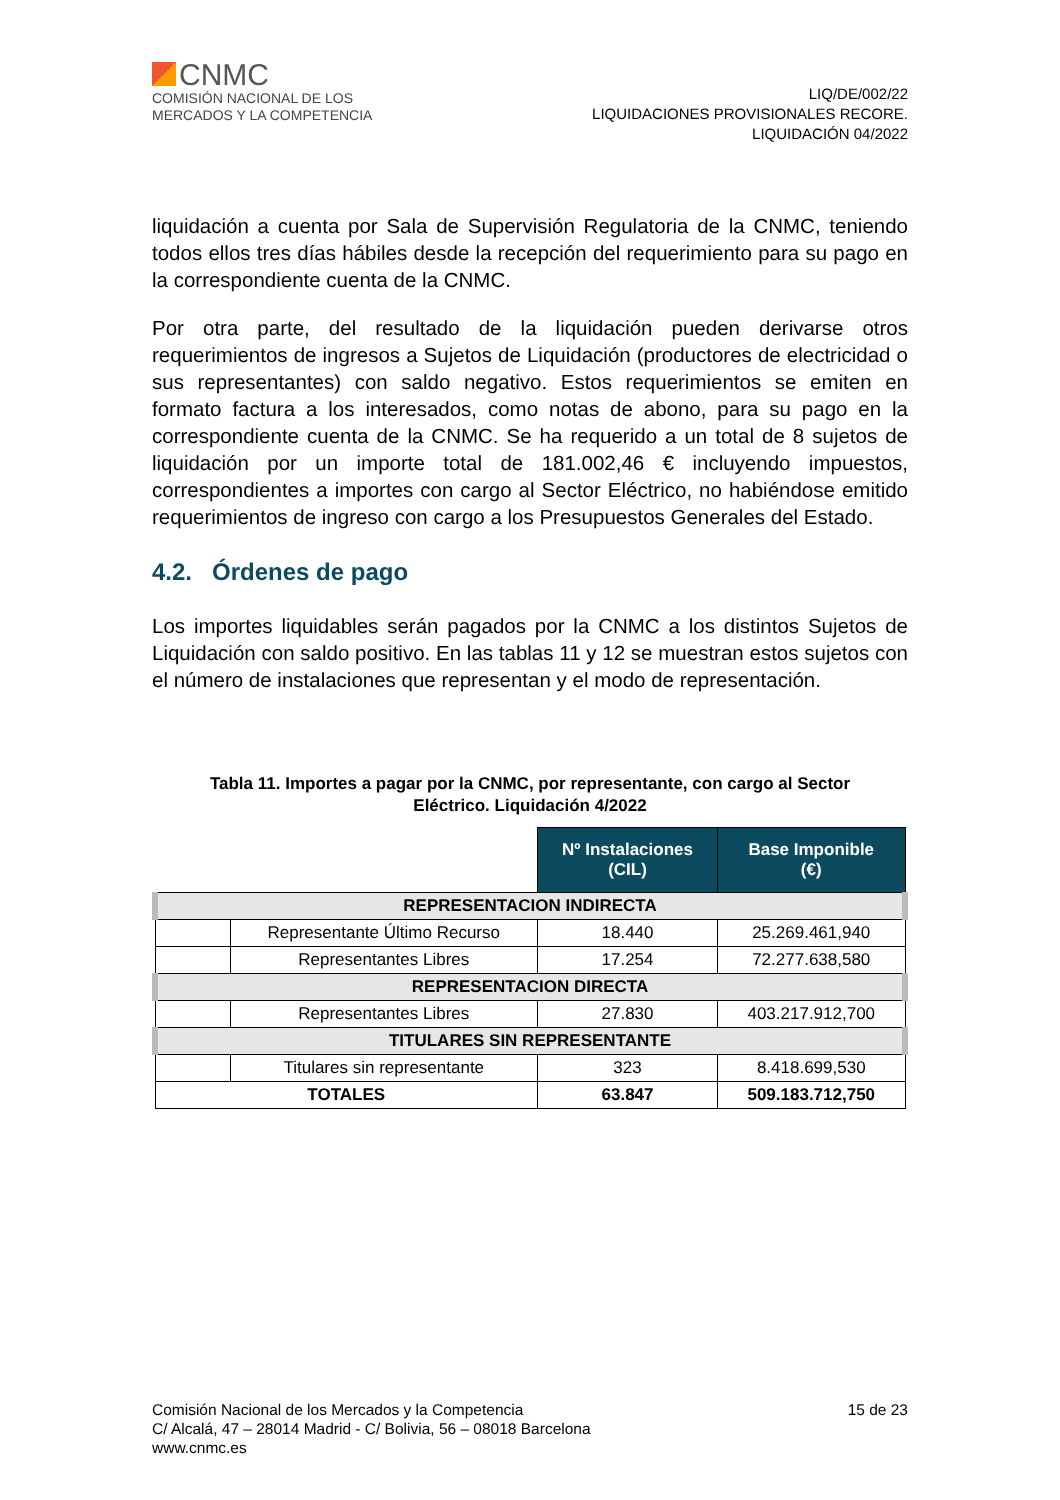CNMC
COMISIÓN NACIONAL DE LOS
MERCADOS Y LA COMPETENCIA
LIQ/DE/002/22
LIQUIDACIONES PROVISIONALES RECORE.
LIQUIDACIÓN 04/2022
liquidación a cuenta por Sala de Supervisión Regulatoria de la CNMC, teniendo todos ellos tres días hábiles desde la recepción del requerimiento para su pago en la correspondiente cuenta de la CNMC.
Por otra parte, del resultado de la liquidación pueden derivarse otros requerimientos de ingresos a Sujetos de Liquidación (productores de electricidad o sus representantes) con saldo negativo. Estos requerimientos se emiten en formato factura a los interesados, como notas de abono, para su pago en la correspondiente cuenta de la CNMC. Se ha requerido a un total de 8 sujetos de liquidación por un importe total de 181.002,46 € incluyendo impuestos, correspondientes a importes con cargo al Sector Eléctrico, no habiéndose emitido requerimientos de ingreso con cargo a los Presupuestos Generales del Estado.
4.2. Órdenes de pago
Los importes liquidables serán pagados por la CNMC a los distintos Sujetos de Liquidación con saldo positivo. En las tablas 11 y 12 se muestran estos sujetos con el número de instalaciones que representan y el modo de representación.
Tabla 11. Importes a pagar por la CNMC, por representante, con cargo al Sector
Eléctrico. Liquidación 4/2022
| | | Nº Instalaciones (CIL) | Base Imponible (€) |
| REPRESENTACION INDIRECTA | | | |
| | Representante Último Recurso | 18.440 | 25.269.461,940 |
| | Representantes Libres | 17.254 | 72.277.638,580 |
| REPRESENTACION DIRECTA | | | |
| | Representantes Libres | 27.830 | 403.217.912,700 |
| TITULARES SIN REPRESENTANTE | | | |
| | Titulares sin representante | 323 | 8.418.699,530 |
| TOTALES | | 63.847 | 509.183.712,750 |
Comisión Nacional de los Mercados y la Competencia
C/ Alcalá, 47 – 28014 Madrid - C/ Bolivia, 56 – 08018 Barcelona
www.cnmc.es
15 de 23